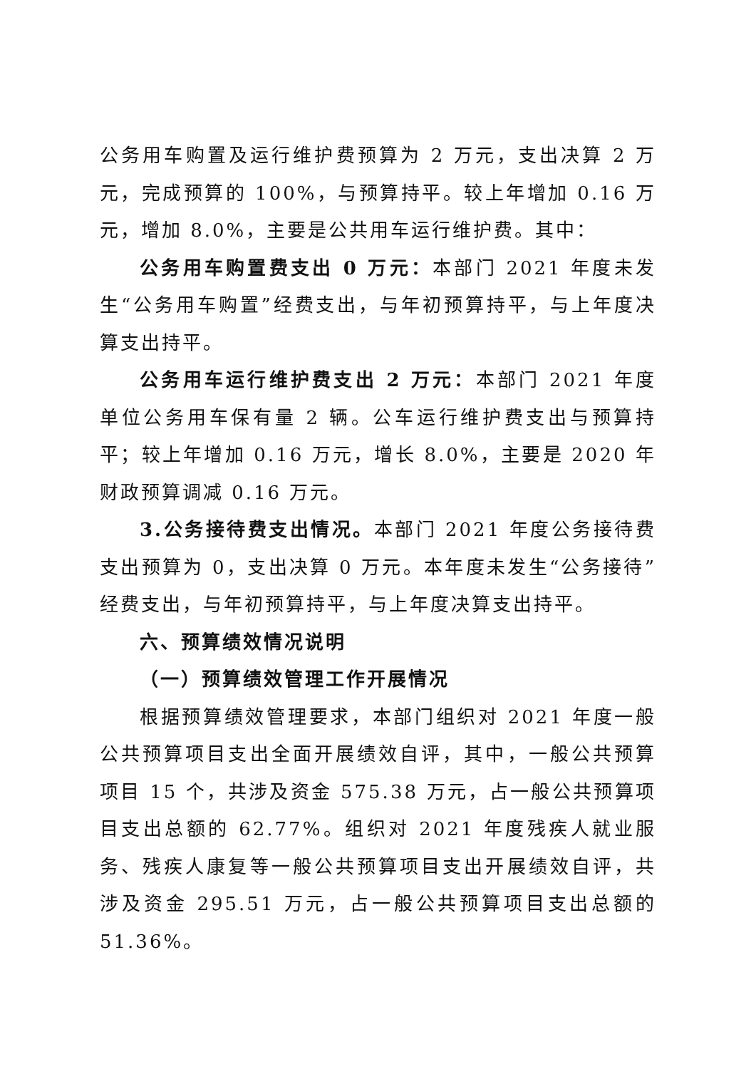公务用车购置及运行维护费预算为 2 万元，支出决算 2 万元，完成预算的 100%，与预算持平。较上年增加 0.16 万元，增加 8.0%，主要是公共用车运行维护费。其中：
公务用车购置费支出 0 万元：本部门 2021 年度未发生“公务用车购置”经费支出，与年初预算持平，与上年度决算支出持平。
公务用车运行维护费支出 2 万元：本部门 2021 年度单位公务用车保有量 2 辆。公车运行维护费支出与预算持平；较上年增加 0.16 万元，增长 8.0%，主要是 2020 年财政预算调减 0.16 万元。
3.公务接待费支出情况。本部门 2021 年度公务接待费支出预算为 0，支出决算 0 万元。本年度未发生“公务接待”经费支出，与年初预算持平，与上年度决算支出持平。
六、预算绩效情况说明
（一）预算绩效管理工作开展情况
根据预算绩效管理要求，本部门组织对 2021 年度一般公共预算项目支出全面开展绩效自评，其中，一般公共预算项目 15 个，共涉及资金 575.38 万元，占一般公共预算项目支出总额的 62.77%。组织对 2021 年度残疾人就业服务、残疾人康复等一般公共预算项目支出开展绩效自评，共涉及资金 295.51 万元，占一般公共预算项目支出总额的 51.36%。